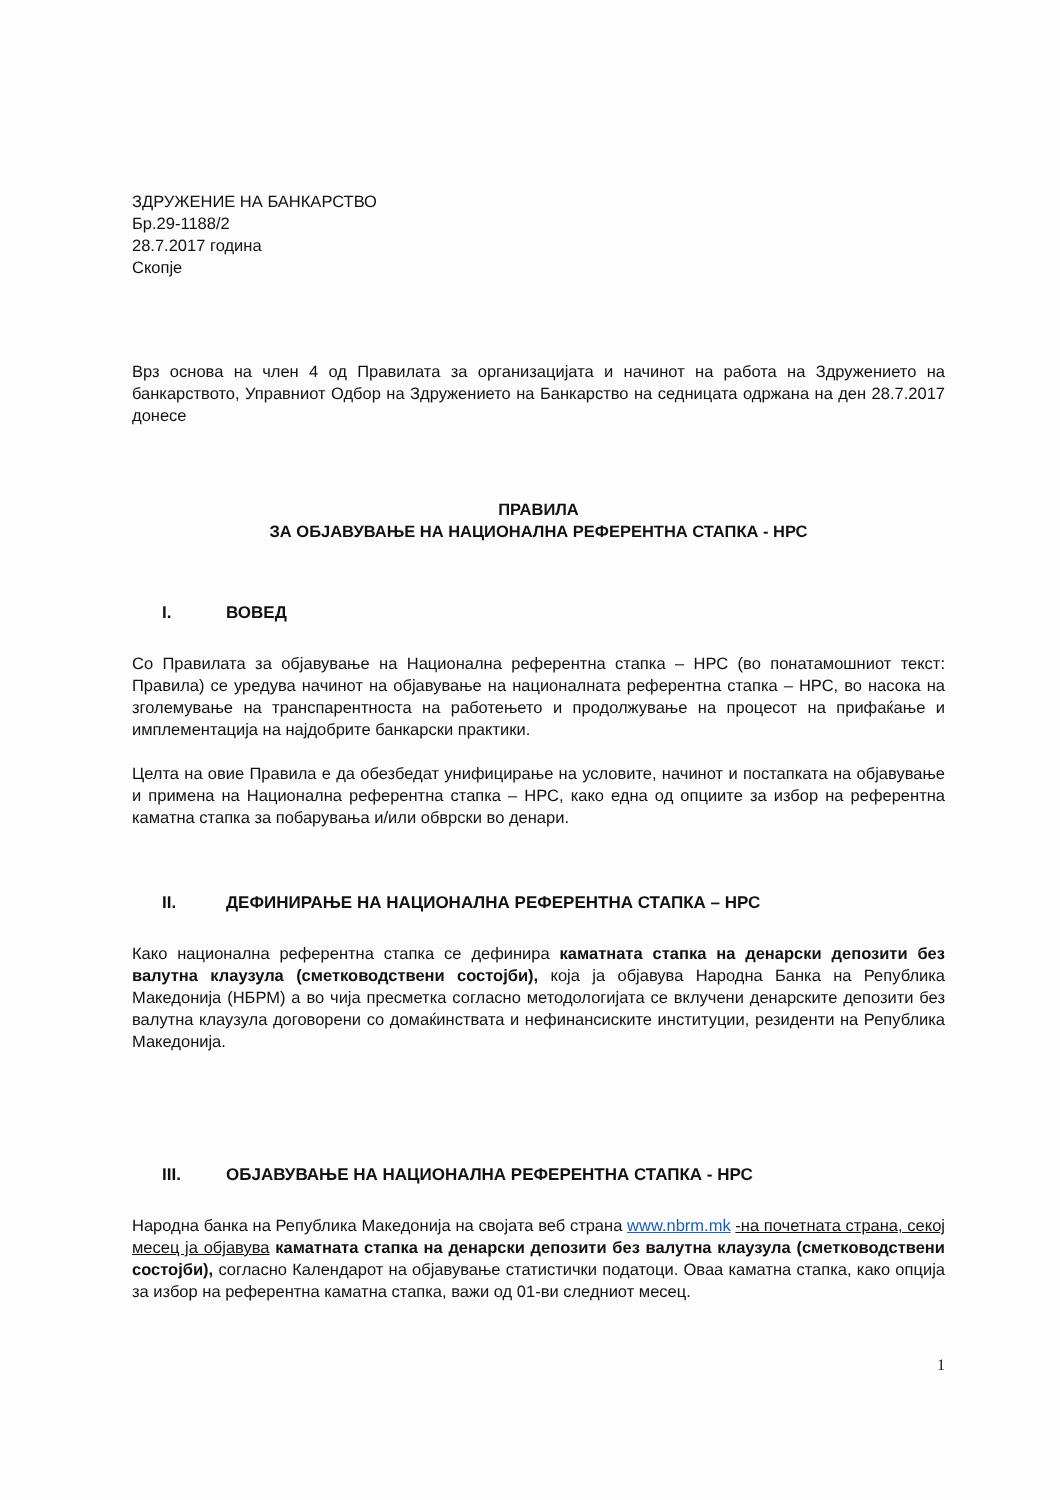ЗДРУЖЕНИЕ НА БАНКАРСТВО
Бр.29-1188/2
28.7.2017 година
Скопје
Врз основа на член 4 од Правилата за организацијата и начинот на работа на Здружението на банкарството, Управниот Одбор на Здружението на Банкарство на седницата одржана на ден 28.7.2017 донесе
ПРАВИЛА
ЗА ОБЈАВУВАЊЕ НА НАЦИОНАЛНА РЕФЕРЕНТНА СТАПКА - НРС
I. ВОВЕД
Со Правилата за објавување на Национална референтна стапка – НРС (во понатамошниот текст: Правила) се уредува начинот на објавување на националната референтна стапка – НРС, во насока на зголемување на транспарентноста на работењето и продолжување на процесот на прифаќање и имплементација на најдобрите банкарски практики.
Целта на овие Правила е да обезбедат унифицирање на условите, начинот и постапката на објавување и примена на Национална референтна стапка – НРС, како една од опциите за избор на референтна каматна стапка за побарувања и/или обврски во денари.
II. ДЕФИНИРАЊЕ НА НАЦИОНАЛНА РЕФЕРЕНТНА СТАПКА – НРС
Како национална референтна стапка се дефинира каматната стапка на денарски депозити без валутна клаузула (сметководствени состојби), која ја објавува Народна Банка на Република Македонија (НБРМ) а во чија пресметка согласно методологијата се вклучени денарските депозити без валутна клаузула договорени со домаќинствата и нефинансиските институции, резиденти на Република Македонија.
III. ОБЈАВУВАЊЕ НА НАЦИОНАЛНА РЕФЕРЕНТНА СТАПКА - НРС
Народна банка на Република Македонија на својата веб страна www.nbrm.mk -на почетната страна, секој месец ја објавува каматната стапка на денарски депозити без валутна клаузула (сметководствени состојби), согласно Календарот на објавување статистички податоци. Оваа каматна стапка, како опција за избор на референтна каматна стапка, важи од 01-ви следниот месец.
1